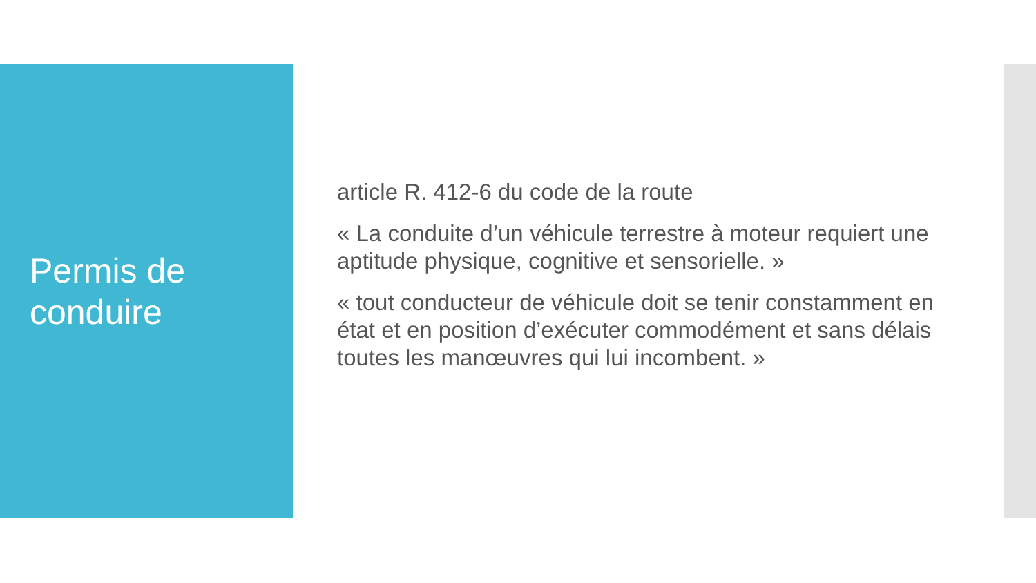Permis de conduire
article R. 412-6 du code de la route
« La conduite d’un véhicule terrestre à moteur requiert une aptitude physique, cognitive et sensorielle. »
« tout conducteur de véhicule doit se tenir constamment en état et en position d’exécuter commodément et sans délais toutes les manœuvres qui lui incombent. »